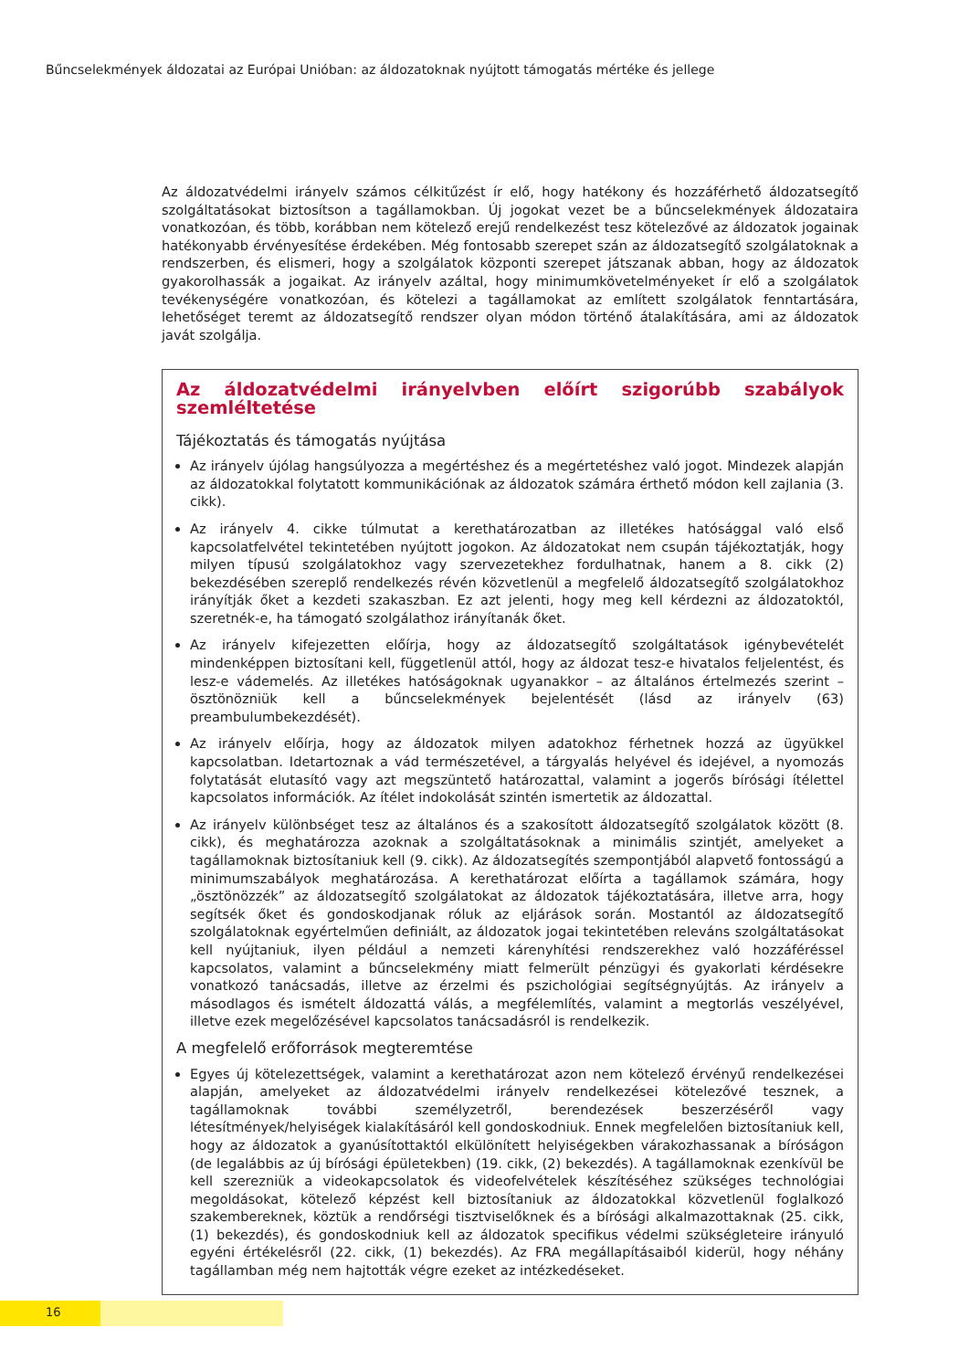Bűncselekmények áldozatai az Európai Unióban: az áldozatoknak nyújtott támogatás mértéke és jellege
Az áldozatvédelmi irányelv számos célkitűzést ír elő, hogy hatékony és hozzáférhető áldozatsegítő szolgáltatásokat biztosítson a tagállamokban. Új jogokat vezet be a bűncselekmények áldozataira vonatkozóan, és több, korábban nem kötelező erejű rendelkezést tesz kötelezővé az áldozatok jogainak hatékonyabb érvényesítése érdekében. Még fontosabb szerepet szán az áldozatsegítő szolgálatoknak a rendszerben, és elismeri, hogy a szolgálatok központi szerepet játszanak abban, hogy az áldozatok gyakorolhassák a jogaikat. Az irányelv azáltal, hogy minimumkövetelményeket ír elő a szolgálatok tevékenységére vonatkozóan, és kötelezi a tagállamokat az említett szolgálatok fenntartására, lehetőséget teremt az áldozatsegítő rendszer olyan módon történő átalakítására, ami az áldozatok javát szolgálja.
Az áldozatvédelmi irányelvben előírt szigorúbb szabályok szemléltetése
Tájékoztatás és támogatás nyújtása
Az irányelv újólag hangsúlyozza a megértéshez és a megértetéshez való jogot. Mindezek alapján az áldozatokkal folytatott kommunikációnak az áldozatok számára érthető módon kell zajlania (3. cikk).
Az irányelv 4. cikke túlmutat a kerethatározatban az illetékes hatósággal való első kapcsolatfelvétel tekintetében nyújtott jogokon. Az áldozatokat nem csupán tájékoztatják, hogy milyen típusú szolgálatokhoz vagy szervezetekhez fordulhatnak, hanem a 8. cikk (2) bekezdésében szereplő rendelkezés révén közvetlenül a megfelelő áldozatsegítő szolgálatokhoz irányítják őket a kezdeti szakaszban. Ez azt jelenti, hogy meg kell kérdezni az áldozatoktól, szeretnék-e, ha támogató szolgálathoz irányítanák őket.
Az irányelv kifejezetten előírja, hogy az áldozatsegítő szolgáltatások igénybevételét mindenképpen biztosítani kell, függetlenül attól, hogy az áldozat tesz-e hivatalos feljelentést, és lesz-e vádemelés. Az illetékes hatóságoknak ugyanakkor – az általános értelmezés szerint – ösztönözniük kell a bűncselekmények bejelentését (lásd az irányelv (63) preambulumbekezdését).
Az irányelv előírja, hogy az áldozatok milyen adatokhoz férhetnek hozzá az ügyükkel kapcsolatban. Idetartoznak a vád természetével, a tárgyalás helyével és idejével, a nyomozás folytatását elutasító vagy azt megszüntető határozattal, valamint a jogerős bírósági ítélettel kapcsolatos információk. Az ítélet indokolását szintén ismertetik az áldozattal.
Az irányelv különbséget tesz az általános és a szakosított áldozatsegítő szolgálatok között (8. cikk), és meghatározza azoknak a szolgáltatásoknak a minimális szintjét, amelyeket a tagállamoknak biztosítaniuk kell (9. cikk). Az áldozatsegítés szempontjából alapvető fontosságú a minimumszabályok meghatározása. A kerethatározat előírta a tagállamok számára, hogy „ösztönözzék” az áldozatsegítő szolgálatokat az áldozatok tájékoztatására, illetve arra, hogy segítsék őket és gondoskodjanak róluk az eljárások során. Mostantól az áldozatsegítő szolgálatoknak egyértelműen definiált, az áldozatok jogai tekintetében releváns szolgáltatásokat kell nyújtaniuk, ilyen például a nemzeti kárenyhítési rendszerekhez való hozzáféréssel kapcsolatos, valamint a bűncselekmény miatt felmerült pénzügyi és gyakorlati kérdésekre vonatkozó tanácsadás, illetve az érzelmi és pszichológiai segítségnyújtás. Az irányelv a másodlagos és ismételt áldozattá válás, a megfélemlítés, valamint a megtorlás veszélyével, illetve ezek megelőzésével kapcsolatos tanácsadásról is rendelkezik.
A megfelelő erőforrások megteremtése
Egyes új kötelezettségek, valamint a kerethatározat azon nem kötelező érvényű rendelkezései alapján, amelyeket az áldozatvédelmi irányelv rendelkezései kötelezővé tesznek, a tagállamoknak további személyzetről, berendezések beszerzéséről vagy létesítmények/helyiségek kialakításáról kell gondoskodniuk. Ennek megfelelően biztosítaniuk kell, hogy az áldozatok a gyanúsítottaktól elkülönített helyiségekben várakozhassanak a bíróságon (de legalábbis az új bírósági épületekben) (19. cikk, (2) bekezdés). A tagállamoknak ezenkívül be kell szerezniük a videokapcsolatok és videofelvételek készítéséhez szükséges technológiai megoldásokat, kötelező képzést kell biztosítaniuk az áldozatokkal közvetlenül foglalkozó szakembereknek, köztük a rendőrségi tisztviselőknek és a bírósági alkalmazottaknak (25. cikk, (1) bekezdés), és gondoskodniuk kell az áldozatok specifikus védelmi szükségleteire irányuló egyéni értékelésről (22. cikk, (1) bekezdés). Az FRA megállapításaiból kiderül, hogy néhány tagállamban még nem hajtották végre ezeket az intézkedéseket.
16